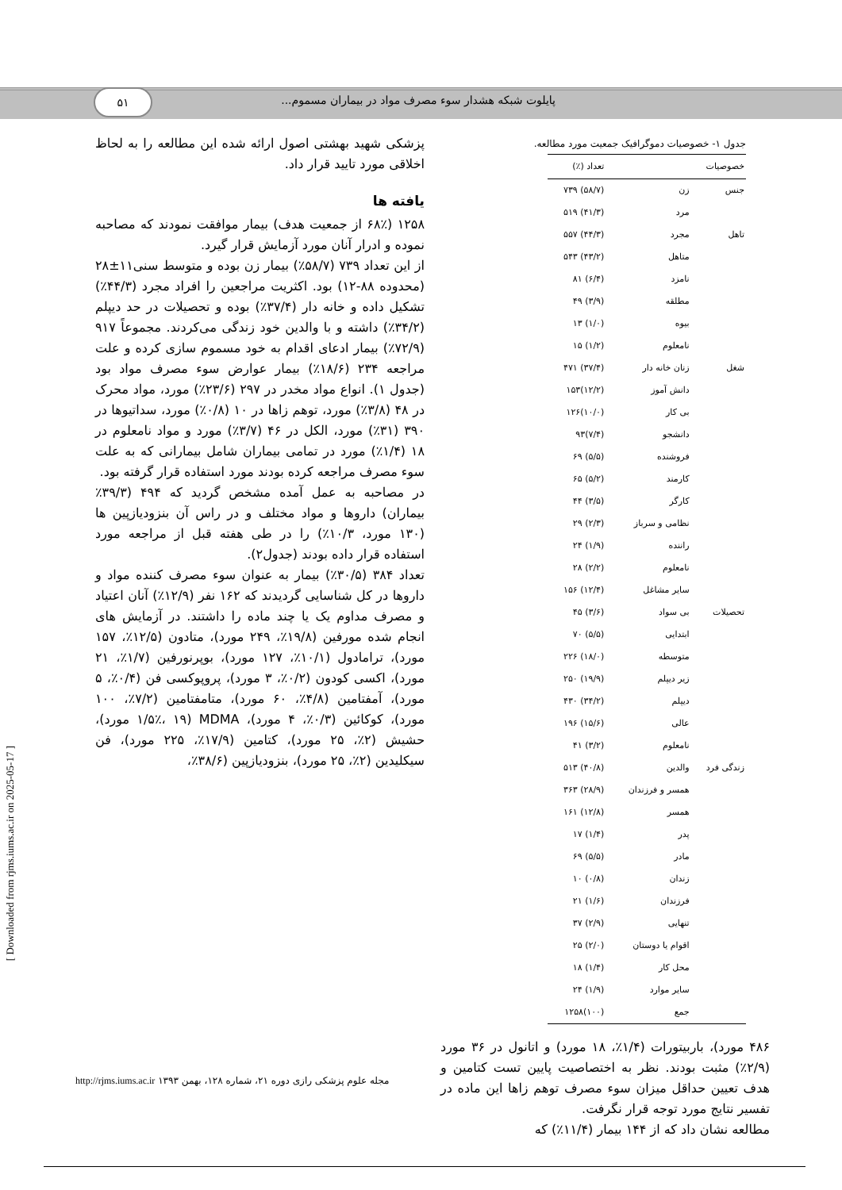۵۱ پایلوت شبکه هشدار سوء مصرف مواد در بیماران مسموم...
پزشکی شهید بهشتی اصول ارائه شده این مطالعه را به لحاظ اخلاقی مورد تایید قرار داد.
یافته ها
۱۲۵۸ (۶۸٪ از جمعیت هدف) بیمار موافقت نمودند که مصاحبه نموده و ادرار آنان مورد آزمایش قرار گیرد.
از این تعداد ۷۳۹ (۵۸/۷٪) بیمار زن بوده و متوسط سنی۱۱±۲۸ (محدوده ۸۸-۱۲) بود. اکثریت مراجعین را افراد مجرد (۴۴/۳٪) تشکیل داده و خانه دار (۳۷/۴٪) بوده و تحصیلات در حد دیپلم (۳۴/۲٪) داشته و با والدین خود زندگی می‌کردند. مجموعاً ۹۱۷ (۷۲/۹٪) بیمار ادعای اقدام به خود مسموم سازی کرده و علت مراجعه ۲۳۴ (۱۸/۶٪) بیمار عوارض سوء مصرف مواد بود (جدول ۱). انواع مواد مخدر در ۲۹۷ (۲۳/۶٪) مورد، مواد محرک در ۴۸ (۳/۸٪) مورد، توهم زاها در ۱۰ (۰/۸٪) مورد، سداتیوها در ۳۹۰ (۳۱٪) مورد، الکل در ۴۶ (۳/۷٪) مورد و مواد نامعلوم در ۱۸ (۱/۴٪) مورد در تمامی بیماران شامل بیمارانی که به علت سوء مصرف مراجعه کرده بودند مورد استفاده قرار گرفته بود.
در مصاحبه به عمل آمده مشخص گردید که ۴۹۴ (۳۹/۳٪ بیماران) داروها و مواد مختلف و در راس آن بنزودیازپین ها (۱۳۰ مورد، ۱۰/۳٪) را در طی هفته قبل از مراجعه مورد استفاده قرار داده بودند (جدول۲).
تعداد ۳۸۴ (۳۰/۵٪) بیمار به عنوان سوء مصرف کننده مواد و داروها در کل شناسایی گردیدند که ۱۶۲ نفر (۱۲/۹٪) آنان اعتیاد و مصرف مداوم یک یا چند ماده را داشتند. در آزمایش های انجام شده مورفین (۱۹/۸٪، ۲۴۹ مورد)، متادون (۱۲/۵٪، ۱۵۷ مورد)، ترامادول (۱۰/۱٪، ۱۲۷ مورد)، بوپرنورفین (۱/۷٪، ۲۱ مورد)، اکسی کودون (۰/۲٪، ۳ مورد)، پروپوکسی فن (۰/۴٪، ۵ مورد)، آمفتامین (۴/۸٪، ۶۰ مورد)، متامفتامین (۷/۲٪، ۱۰۰ مورد)، کوکائین (۰/۳٪، ۴ مورد)، MDMA (۱/۵٪، ۱۹ مورد)، حشیش (۲٪، ۲۵ مورد)، کتامین (۱۷/۹٪، ۲۲۵ مورد)، فن سیکلیدین (۲٪، ۲۵ مورد)، بنزودیازپین (۳۸/۶٪،
جدول ۱- خصوصیات دموگرافیک جمعیت مورد مطالعه.
| خصوصیات | | تعداد (٪) |
| --- | --- | --- |
| جنس | زن | (۵۸/۷) ۷۳۹ |
| | مرد | (۴۱/۳) ۵۱۹ |
| تاهل | مجرد | (۴۴/۳) ۵۵۷ |
| | متاهل | (۴۳/۲) ۵۴۳ |
| | نامزد | (۶/۴) ۸۱ |
| | مطلقه | (۳/۹) ۴۹ |
| | بیوه | (۱/۰) ۱۳ |
| | نامعلوم | (۱/۲) ۱۵ |
| شغل | زنان خانه دار | (۳۷/۴) ۴۷۱ |
| | دانش آموز | (۱۲/۲)۱۵۳ |
| | بی کار | (۱۰/۰)۱۲۶ |
| | دانشجو | (۷/۴)۹۳ |
| | فروشنده | (۵/۵) ۶۹ |
| | کارمند | (۵/۲) ۶۵ |
| | کارگر | (۳/۵) ۴۴ |
| | نظامی و سرباز | (۲/۳) ۲۹ |
| | راننده | (۱/۹) ۲۴ |
| | نامعلوم | (۲/۲) ۲۸ |
| | سایر مشاغل | (۱۲/۴) ۱۵۶ |
| تحصیلات | بی سواد | (۳/۶) ۴۵ |
| | ابتدایی | (۵/۵) ۷۰ |
| | متوسطه | (۱۸/۰) ۲۲۶ |
| | زیر دیپلم | (۱۹/۹) ۲۵۰ |
| | دیپلم | (۳۴/۲) ۴۳۰ |
| | عالی | (۱۵/۶) ۱۹۶ |
| | نامعلوم | (۳/۲) ۴۱ |
| زندگی فرد | والدین | (۴۰/۸) ۵۱۳ |
| | همسر و فرزندان | (۲۸/۹) ۳۶۳ |
| | همسر | (۱۲/۸) ۱۶۱ |
| | پدر | (۱/۴) ۱۷ |
| | مادر | (۵/۵) ۶۹ |
| | زندان | (۰/۸) ۱۰ |
| | فرزندان | (۱/۶) ۲۱ |
| | تنهایی | (۲/۹) ۳۷ |
| | اقوام یا دوستان | (۲/۰) ۲۵ |
| | محل کار | (۱/۴) ۱۸ |
| | سایر موارد | (۱/۹) ۲۴ |
| | جمع | (۱۰۰)۱۲۵۸ |
۴۸۶ مورد)، باربیتورات (۱/۴٪، ۱۸ مورد) و اتانول در ۳۶ مورد (۲/۹٪) مثبت بودند. نظر به اختصاصیت پایین تست کتامین و هدف تعیین حداقل میزان سوء مصرف توهم زاها این ماده در تفسیر نتایج مورد توجه قرار نگرفت.
مطالعه نشان داد که از ۱۴۴ بیمار (۱۱/۴٪) که
[ Downloaded from rjms.iums.ac.ir on 2025-05-17 ]
مجله علوم پزشکی رازی دوره ۲۱، شماره ۱۲۸، بهمن ۱۳۹۳ http://rjms.iums.ac.ir